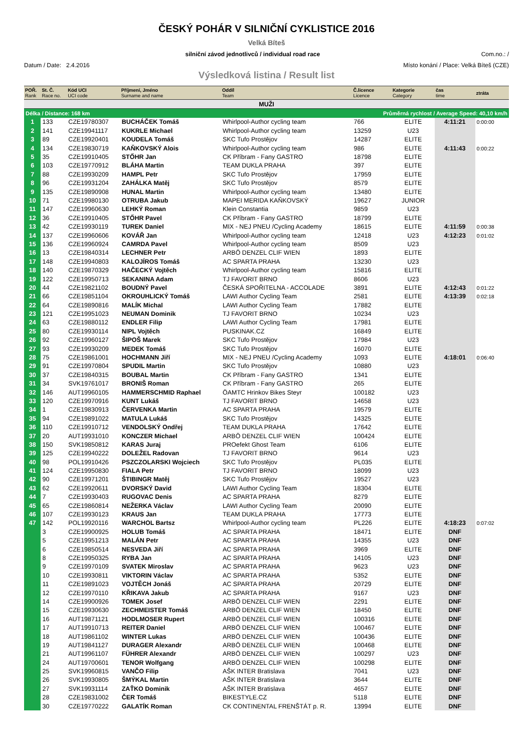ČESKÝ POHÁR V SILNIČNÍ CYKLISTICE 2016
Velká Bíteš
silniční závod jednotlivců / individual road race Com.no.: /
Datum / Date: 2.4.2016 Místo konání / Place: Velká Bíteš (CZE)
Výsledková listina / Result list
| POŘ. Rank | St. Č. Race no. | Kód UCI UCI code | Příjmení, Jméno Surname and name | Oddíl Team | Č.licence Licence | Kategorie Category | čas time | ztráta |
| --- | --- | --- | --- | --- | --- | --- | --- | --- |
| MUŽI | | | | | | | | |
| Délka / Distance: 168 km | | | | | Průměrná rychlost / Average Speed: 40,10 km/h | | | |
| 1 | 133 | CZE19780307 | BUCHÁČEK Tomáš | Whirlpool-Author cycling team | 766 | ELITE | 4:11:21 | 0:00:00 |
| 2 | 141 | CZE19941117 | KUKRLE Michael | Whirlpool-Author cycling team | 13259 | U23 | | |
| 3 | 89 | CZE19920401 | KOUDELA Tomáš | SKC Tufo Prostějov | 14287 | ELITE | | |
| 4 | 134 | CZE19830719 | KAŇKOVSKÝ Alois | Whirlpool-Author cycling team | 986 | ELITE | 4:11:43 | 0:00:22 |
| 5 | 35 | CZE19910405 | STŐHR Jan | CK Příbram - Fany GASTRO | 18798 | ELITE | | |
| 6 | 103 | CZE19770912 | BLÁHA Martin | TEAM DUKLA PRAHA | 397 | ELITE | | |
| 7 | 88 | CZE19930209 | HAMPL Petr | SKC Tufo Prostějov | 17959 | ELITE | | |
| 8 | 96 | CZE19931204 | ZAHÁLKA Matěj | SKC Tufo Prostějov | 8579 | ELITE | | |
| 9 | 135 | CZE19890908 | HUNAL Martin | Whirlpool-Author cycling team | 13480 | ELITE | | |
| 10 | 71 | CZE19980130 | OTRUBA Jakub | MAPEI MERIDA KAŇKOVSKÝ | 19627 | JUNIOR | | |
| 11 | 147 | CZE19960630 | LEHKÝ Roman | Klein Constantia | 9859 | U23 | | |
| 12 | 36 | CZE19910405 | STŐHR Pavel | CK Příbram - Fany GASTRO | 18799 | ELITE | | |
| 13 | 42 | CZE19930119 | TUREK Daniel | MIX - NEJ PNEU /Cycling Academy | 18615 | ELITE | 4:11:59 | 0:00:38 |
| 14 | 137 | CZE19960606 | KOVÁŘ Jan | Whirlpool-Author cycling team | 12418 | U23 | 4:12:23 | 0:01:02 |
| 15 | 136 | CZE19960924 | CAMRDA Pavel | Whirlpool-Author cycling team | 8509 | U23 | | |
| 16 | 13 | CZE19840314 | LECHNER Petr | ARBÖ DENZEL CLIF WIEN | 1893 | ELITE | | |
| 17 | 148 | CZE19940803 | KALOJÍROS Tomáš | AC SPARTA PRAHA | 13230 | U23 | | |
| 18 | 140 | CZE19870329 | HAČECKÝ Vojtěch | Whirlpool-Author cycling team | 15816 | ELITE | | |
| 19 | 122 | CZE19950713 | SEKANINA Adam | TJ FAVORIT BRNO | 8606 | U23 | | |
| 20 | 44 | CZE19821102 | BOUDNÝ Pavel | ČESKÁ SPOŘITELNA - ACCOLADE | 3891 | ELITE | 4:12:43 | 0:01:22 |
| 21 | 66 | CZE19851104 | OKROUHLICKÝ Tomáš | LAWI Author Cycling Team | 2581 | ELITE | 4:13:39 | 0:02:18 |
| 22 | 64 | CZE19890816 | MALÍK Michal | LAWI Author Cycling Team | 17882 | ELITE | | |
| 23 | 121 | CZE19951023 | NEUMAN Dominik | TJ FAVORIT BRNO | 10234 | U23 | | |
| 24 | 63 | CZE19880112 | ENDLER Filip | LAWI Author Cycling Team | 17981 | ELITE | | |
| 25 | 80 | CZE19930114 | NIPL Vojtěch | PUSKINAK.CZ | 16849 | ELITE | | |
| 26 | 92 | CZE19960127 | ŠIPOŠ Marek | SKC Tufo Prostějov | 17984 | U23 | | |
| 27 | 93 | CZE19930209 | MEDEK Tomáš | SKC Tufo Prostějov | 16070 | ELITE | | |
| 28 | 75 | CZE19861001 | HOCHMANN Jiří | MIX - NEJ PNEU /Cycling Academy | 1093 | ELITE | 4:18:01 | 0:06:40 |
| 29 | 91 | CZE19970804 | SPUDIL Martin | SKC Tufo Prostějov | 10880 | U23 | | |
| 30 | 37 | CZE19840315 | BOUBAL Martin | CK Příbram - Fany GASTRO | 1341 | ELITE | | |
| 31 | 34 | SVK19761017 | BRONIŠ Roman | CK Příbram - Fany GASTRO | 265 | ELITE | | |
| 32 | 146 | AUT19960105 | HAMMERSCHMID Raphael | ÖAMTC Hrinkov Bikes Steyr | 100182 | U23 | | |
| 33 | 120 | CZE19970916 | KUNT Lukáš | TJ FAVORIT BRNO | 14658 | U23 | | |
| 34 | 1 | CZE19830913 | ČERVENKA Martin | AC SPARTA PRAHA | 19579 | ELITE | | |
| 35 | 94 | CZE19891022 | MATULA Lukáš | SKC Tufo Prostějov | 14325 | ELITE | | |
| 36 | 110 | CZE19910712 | VENDOLSKÝ Ondřej | TEAM DUKLA PRAHA | 17642 | ELITE | | |
| 37 | 20 | AUT19931010 | KONCZER Michael | ARBÖ DENZEL CLIF WIEN | 100424 | ELITE | | |
| 38 | 150 | SVK19850812 | KARAS Juraj | PROefekt Ghost Team | 6106 | ELITE | | |
| 39 | 125 | CZE19940222 | DOLEŽEL Radovan | TJ FAVORIT BRNO | 9614 | U23 | | |
| 40 | 98 | POL19910426 | PSZCZOLARSKI Wojciech | SKC Tufo Prostějov | PL035 | ELITE | | |
| 41 | 124 | CZE19950830 | FIALA Petr | TJ FAVORIT BRNO | 18099 | U23 | | |
| 42 | 90 | CZE19971201 | ŠTIBINGR Matěj | SKC Tufo Prostějov | 19527 | U23 | | |
| 43 | 62 | CZE19920611 | DVORSKÝ David | LAWI Author Cycling Team | 18304 | ELITE | | |
| 44 | 7 | CZE19930403 | RUGOVAC Denis | AC SPARTA PRAHA | 8279 | ELITE | | |
| 45 | 65 | CZE19860814 | NEŽERKA Václav | LAWI Author Cycling Team | 20090 | ELITE | | |
| 46 | 107 | CZE19930123 | KRAUS Jan | TEAM DUKLA PRAHA | 17773 | ELITE | | |
| 47 | 142 | POL19920116 | WARCHOL Bartsz | Whirlpool-Author cycling team | PL226 | ELITE | 4:18:23 | 0:07:02 |
| | 3 | CZE19900925 | HOLUB Tomáš | AC SPARTA PRAHA | 18471 | ELITE | DNF | |
| | 5 | CZE19951213 | MALÁN Petr | AC SPARTA PRAHA | 14355 | U23 | DNF | |
| | 6 | CZE19850514 | NESVEDA Jiří | AC SPARTA PRAHA | 3969 | ELITE | DNF | |
| | 8 | CZE19950325 | RYBA Jan | AC SPARTA PRAHA | 14105 | U23 | DNF | |
| | 9 | CZE19970109 | SVATEK Miroslav | AC SPARTA PRAHA | 9623 | U23 | DNF | |
| | 10 | CZE19930811 | VIKTORIN Václav | AC SPARTA PRAHA | 5352 | ELITE | DNF | |
| | 11 | CZE19891023 | VOJTĚCH Jonáš | AC SPARTA PRAHA | 20729 | ELITE | DNF | |
| | 12 | CZE19970110 | KŘIKAVA Jakub | AC SPARTA PRAHA | 9167 | U23 | DNF | |
| | 14 | CZE19900926 | TOMEK Josef | ARBÖ DENZEL CLIF WIEN | 2291 | ELITE | DNF | |
| | 15 | CZE19930630 | ZECHMEISTER Tomáš | ARBÖ DENZEL CLIF WIEN | 18450 | ELITE | DNF | |
| | 16 | AUT19871121 | HODLMOSER Rupert | ARBÖ DENZEL CLIF WIEN | 100316 | ELITE | DNF | |
| | 17 | AUT19910713 | REITER Daniel | ARBÖ DENZEL CLIF WIEN | 100467 | ELITE | DNF | |
| | 18 | AUT19861102 | WINTER Lukas | ARBÖ DENZEL CLIF WIEN | 100436 | ELITE | DNF | |
| | 19 | AUT19841127 | DURAGER Alexandr | ARBÖ DENZEL CLIF WIEN | 100468 | ELITE | DNF | |
| | 21 | AUT19961107 | FÜHRER Alexandr | ARBÖ DENZEL CLIF WIEN | 100297 | U23 | DNF | |
| | 24 | AUT19700601 | TENOR Wolfgang | ARBÖ DENZEL CLIF WIEN | 100298 | ELITE | DNF | |
| | 25 | SVK19960815 | VANČO Filip | AŠK INTER Bratislava | 7041 | U23 | DNF | |
| | 26 | SVK19930805 | ŠMÝKAL Martin | AŠK INTER Bratislava | 3644 | ELITE | DNF | |
| | 27 | SVK19931114 | ZAŤKO Dominik | AŠK INTER Bratislava | 4657 | ELITE | DNF | |
| | 28 | CZE19831002 | ČER Tomáš | BIKESTYLE.CZ | 5118 | ELITE | DNF | |
| | 30 | CZE19770222 | GALATÍK Roman | CK CONTINENTAL FRENŠTÁT p. R. | 13994 | ELITE | DNF | |